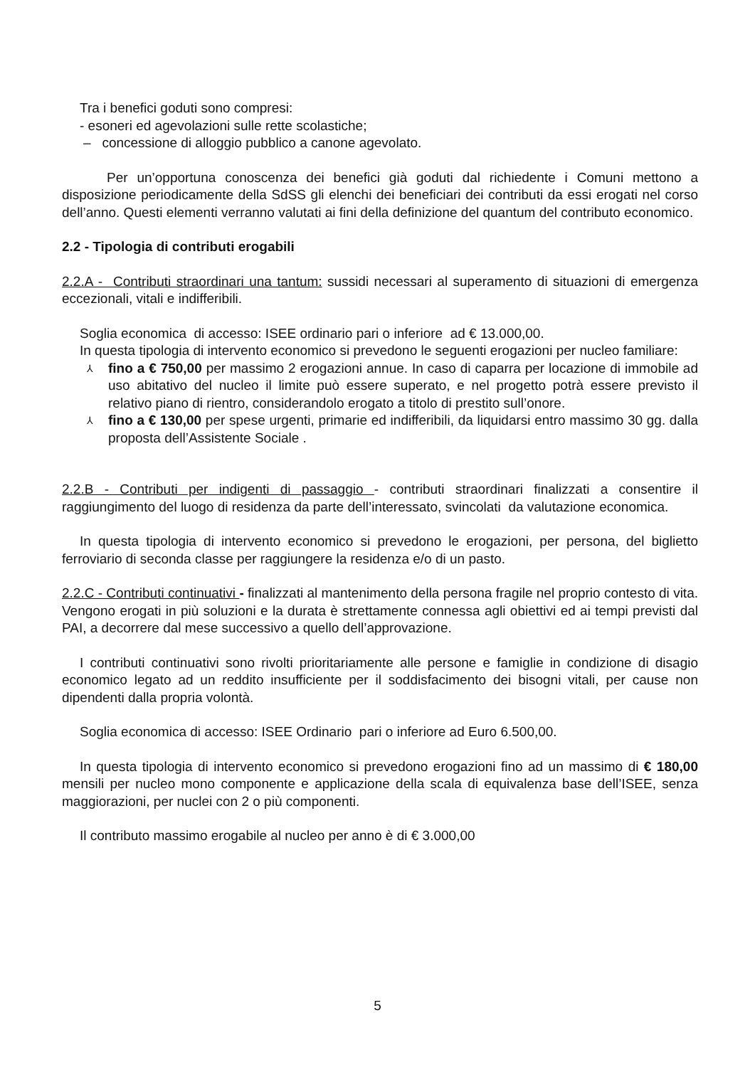Tra i benefici goduti sono compresi:
- esoneri ed agevolazioni sulle rette scolastiche;
– concessione di alloggio pubblico a canone agevolato.
Per un’opportuna conoscenza dei benefici già goduti dal richiedente i Comuni mettono a disposizione periodicamente della SdSS gli elenchi dei beneficiari dei contributi da essi erogati nel corso dell’anno. Questi elementi verranno valutati ai fini della definizione del quantum del contributo economico.
2.2 - Tipologia di contributi erogabili
2.2.A - Contributi straordinari una tantum: sussidi necessari al superamento di situazioni di emergenza eccezionali, vitali e indifferibili.
Soglia economica di accesso: ISEE ordinario pari o inferiore ad € 13.000,00.
In questa tipologia di intervento economico si prevedono le seguenti erogazioni per nucleo familiare:
⅄ fino a € 750,00 per massimo 2 erogazioni annue. In caso di caparra per locazione di immobile ad uso abitativo del nucleo il limite può essere superato, e nel progetto potrà essere previsto il relativo piano di rientro, considerandolo erogato a titolo di prestito sull’onore.
⅄ fino a € 130,00 per spese urgenti, primarie ed indifferibili, da liquidarsi entro massimo 30 gg. dalla proposta dell’Assistente Sociale .
2.2.B - Contributi per indigenti di passaggio - contributi straordinari finalizzati a consentire il raggiungimento del luogo di residenza da parte dell’interessato, svincolati da valutazione economica.
In questa tipologia di intervento economico si prevedono le erogazioni, per persona, del biglietto ferroviario di seconda classe per raggiungere la residenza e/o di un pasto.
2.2.C - Contributi continuativi - finalizzati al mantenimento della persona fragile nel proprio contesto di vita. Vengono erogati in più soluzioni e la durata è strettamente connessa agli obiettivi ed ai tempi previsti dal PAI, a decorrere dal mese successivo a quello dell’approvazione.
I contributi continuativi sono rivolti prioritariamente alle persone e famiglie in condizione di disagio economico legato ad un reddito insufficiente per il soddisfacimento dei bisogni vitali, per cause non dipendenti dalla propria volontà.
Soglia economica di accesso: ISEE Ordinario pari o inferiore ad Euro 6.500,00.
In questa tipologia di intervento economico si prevedono erogazioni fino ad un massimo di € 180,00 mensili per nucleo mono componente e applicazione della scala di equivalenza base dell’ISEE, senza maggiorazioni, per nuclei con 2 o più componenti.
Il contributo massimo erogabile al nucleo per anno è di € 3.000,00
5